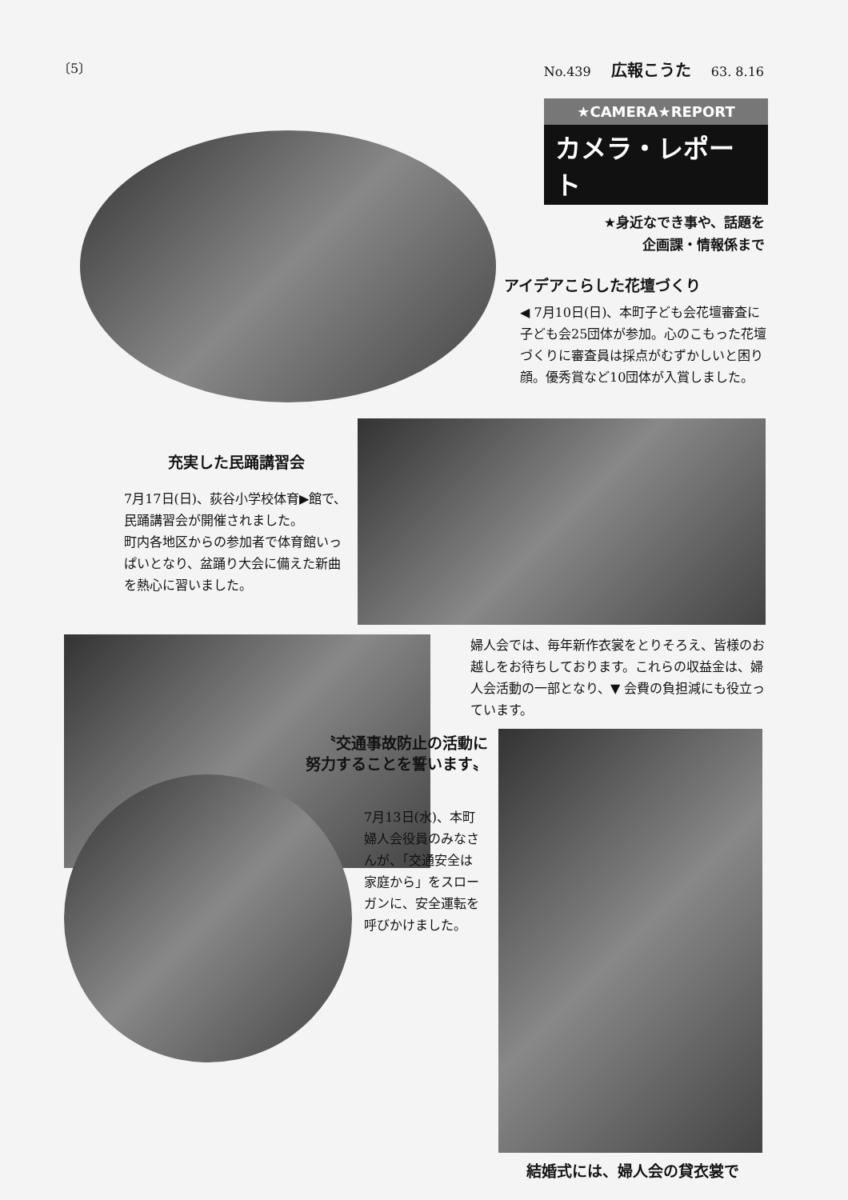〔5〕 No.439 広報こうた 63. 8.16
★CAMERA★REPORT
カメラ・レポート
★身近なでき事や、話題を
企画課・情報係まで
アイデアこらした花壇づくり
◀ 7月10日(日)、本町子ども会花壇審査に子ども会25団体が参加。心のこもった花壇づくりに審査員は採点がむずかしいと困り顔。優秀賞など10団体が入賞しました。
充実した民踊講習会
7月17日(日)、荻谷小学校体育▶館で、民踊講習会が開催されました。
町内各地区からの参加者で体育館いっぱいとなり、盆踊り大会に備えた新曲を熱心に習いました。
婦人会では、毎年新作衣裳をとりそろえ、皆様のお越しをお待ちしております。これらの収益金は、婦人会活動の一部となり、▼ 会費の負担減にも役立っています。
結婚式には、婦人会の貸衣裳で
〝交通事故防止の活動に
努力することを誓います〟
7月13日(水)、本町婦人会役員のみなさんが、「交通安全は家庭から」をスローガンに、安全運転を呼びかけました。